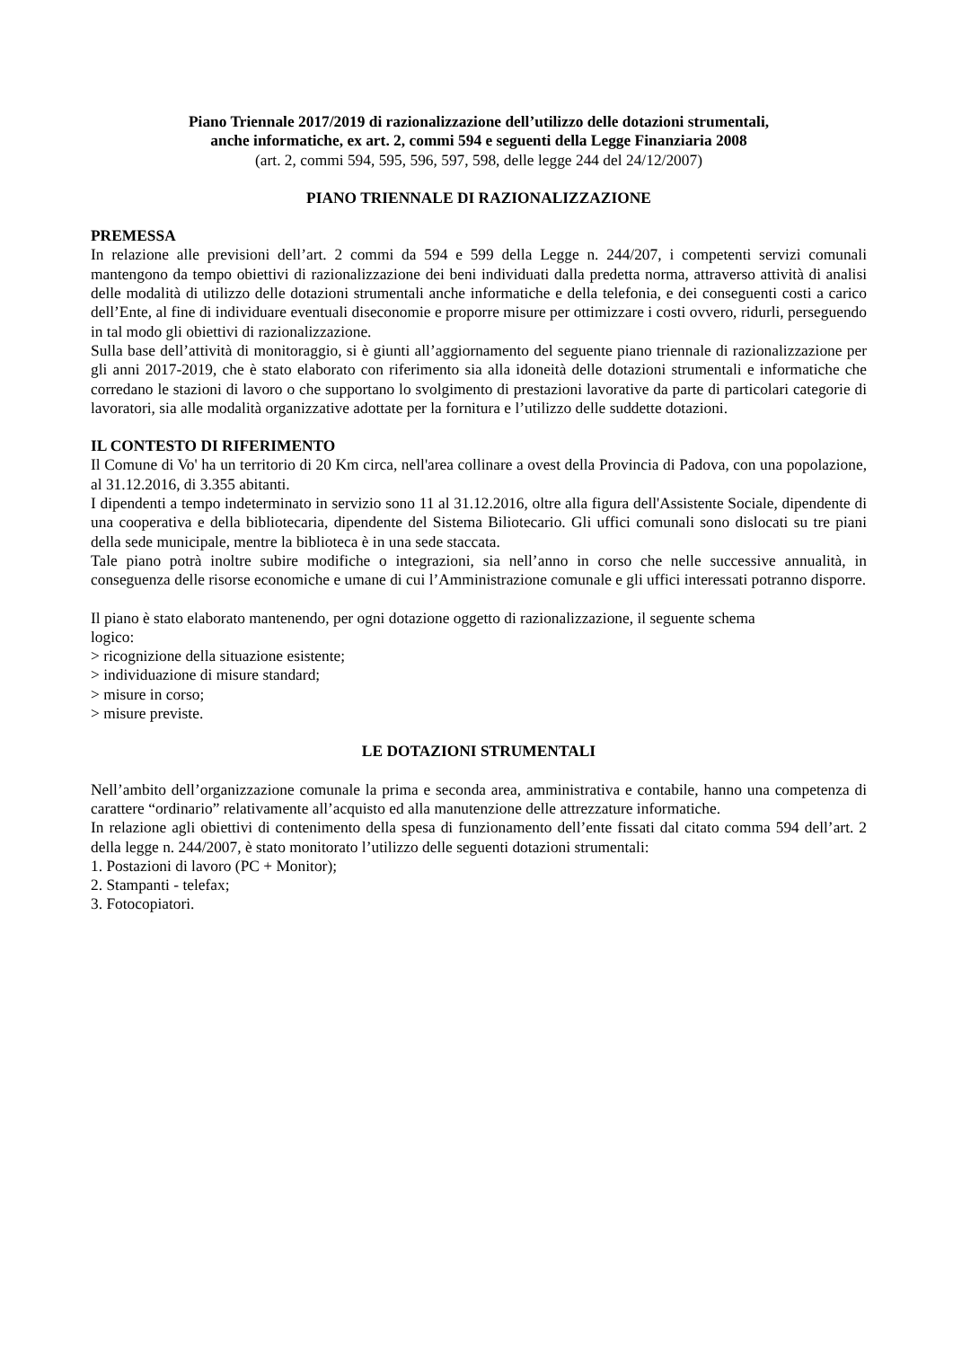Piano Triennale 2017/2019 di razionalizzazione dell’utilizzo delle dotazioni strumentali,
anche informatiche, ex art. 2, commi 594 e seguenti della Legge Finanziaria 2008
(art. 2, commi 594, 595, 596, 597, 598, delle legge 244 del 24/12/2007)
PIANO TRIENNALE DI RAZIONALIZZAZIONE
PREMESSA
In relazione alle previsioni dell’art. 2 commi da 594 e 599 della Legge n. 244/207, i competenti servizi comunali mantengono da tempo obiettivi di razionalizzazione dei beni individuati dalla predetta norma, attraverso attività di analisi delle modalità di utilizzo delle dotazioni strumentali anche informatiche e della telefonia, e dei conseguenti costi a carico dell’Ente, al fine di individuare eventuali diseconomie e proporre misure per ottimizzare i costi ovvero, ridurli, perseguendo in tal modo gli obiettivi di razionalizzazione.
Sulla base dell’attività di monitoraggio, si è giunti all’aggiornamento del seguente piano triennale di razionalizzazione per gli anni 2017-2019, che è stato elaborato con riferimento sia alla idoneità delle dotazioni strumentali e informatiche che corredano le stazioni di lavoro o che supportano lo svolgimento di prestazioni lavorative da parte di particolari categorie di lavoratori, sia alle modalità organizzative adottate per la fornitura e l’utilizzo delle suddette dotazioni.
IL CONTESTO DI RIFERIMENTO
Il Comune di Vo' ha un territorio di 20 Km circa, nell'area collinare a ovest della Provincia di Padova, con una popolazione, al 31.12.2016, di 3.355 abitanti.
I dipendenti a tempo indeterminato in servizio sono 11 al 31.12.2016, oltre alla figura dell'Assistente Sociale, dipendente di una cooperativa e della bibliotecaria, dipendente del Sistema Biliotecario. Gli uffici comunali sono dislocati su tre piani della sede municipale, mentre la biblioteca è in una sede staccata.
Tale piano potrà inoltre subire modifiche o integrazioni, sia nell’anno in corso che nelle successive annualità, in conseguenza delle risorse economiche e umane di cui l’Amministrazione comunale e gli uffici interessati potranno disporre.
Il piano è stato elaborato mantenendo, per ogni dotazione oggetto di razionalizzazione, il seguente schema
logico:
> ricognizione della situazione esistente;
> individuazione di misure standard;
> misure in corso;
> misure previste.
LE DOTAZIONI STRUMENTALI
Nell’ambito dell’organizzazione comunale la prima e seconda area, amministrativa e contabile, hanno una competenza di carattere “ordinario” relativamente all’acquisto ed alla manutenzione delle attrezzature informatiche.
In relazione agli obiettivi di contenimento della spesa di funzionamento dell’ente fissati dal citato comma 594 dell’art. 2 della legge n. 244/2007, è stato monitorato l’utilizzo delle seguenti dotazioni strumentali:
1. Postazioni di lavoro (PC + Monitor);
2. Stampanti - telefax;
3. Fotocopiatori.